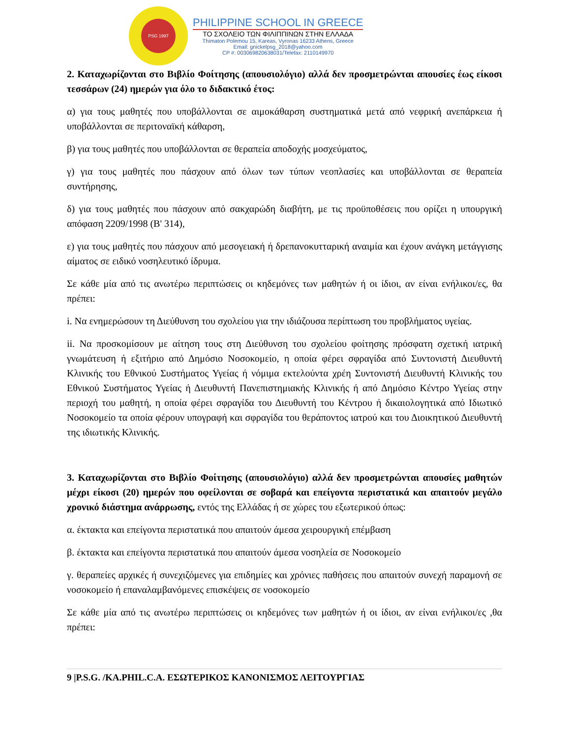PSG 1997
PHILIPPINE SCHOOL IN GREECE
ΤΟ ΣΧΟΛΕΙΟ ΤΩΝ ΦΙΛΙΠΠΙΝΩΝ ΣΤΗΝ ΕΛΛΑΔΑ
Thimaton Polemou 15, Kareas, Vyronas 16233 Athens, Greece
Email: gnickelpsg_2018@yahoo.com
CP #: 003069820638031/Telefax: 2110149970
2. Καταχωρίζονται στο Βιβλίο Φοίτησης (απουσιολόγιο) αλλά δεν προσμετρώνται απουσίες έως είκοσι τεσσάρων (24) ημερών για όλο το διδακτικό έτος:
α) για τους μαθητές που υποβάλλονται σε αιμοκάθαρση συστηματικά μετά από νεφρική ανεπάρκεια ή υποβάλλονται σε περιτοναϊκή κάθαρση,
β) για τους μαθητές που υποβάλλονται σε θεραπεία αποδοχής μοσχεύματος,
γ) για τους μαθητές που πάσχουν από όλων των τύπων νεοπλασίες και υποβάλλονται σε θεραπεία συντήρησης,
δ) για τους μαθητές που πάσχουν από σακχαρώδη διαβήτη, με τις προϋποθέσεις που ορίζει η υπουργική απόφαση 2209/1998 (Β' 314),
ε) για τους μαθητές που πάσχουν από μεσογειακή ή δρεπανοκυτταρική αναιμία και έχουν ανάγκη μετάγγισης αίματος σε ειδικό νοσηλευτικό ίδρυμα.
Σε κάθε μία από τις ανωτέρω περιπτώσεις οι κηδεμόνες των μαθητών ή οι ίδιοι, αν είναι ενήλικοι/ες, θα πρέπει:
i. Να ενημερώσουν τη Διεύθυνση του σχολείου για την ιδιάζουσα περίπτωση του προβλήματος υγείας.
ii. Να προσκομίσουν με αίτηση τους στη Διεύθυνση του σχολείου φοίτησης πρόσφατη σχετική ιατρική γνωμάτευση ή εξιτήριο από Δημόσιο Νοσοκομείο, η οποία φέρει σφραγίδα από Συντονιστή Διευθυντή Κλινικής του Εθνικού Συστήματος Υγείας ή νόμιμα εκτελούντα χρέη Συντονιστή Διευθυντή Κλινικής του Εθνικού Συστήματος Υγείας ή Διευθυντή Πανεπιστημιακής Κλινικής ή από Δημόσιο Κέντρο Υγείας στην περιοχή του μαθητή, η οποία φέρει σφραγίδα του Διευθυντή του Κέντρου ή δικαιολογητικά από Ιδιωτικό Νοσοκομείο τα οποία φέρουν υπογραφή και σφραγίδα του θεράποντος ιατρού και του Διοικητικού Διευθυντή της ιδιωτικής Κλινικής.
3. Καταχωρίζονται στο Βιβλίο Φοίτησης (απουσιολόγιο) αλλά δεν προσμετρώνται απουσίες μαθητών μέχρι είκοσι (20) ημερών που οφείλονται σε σοβαρά και επείγοντα περιστατικά και απαιτούν μεγάλο χρονικό διάστημα ανάρρωσης, εντός της Ελλάδας ή σε χώρες του εξωτερικού όπως:
α. έκτακτα και επείγοντα περιστατικά που απαιτούν άμεσα χειρουργική επέμβαση
β. έκτακτα και επείγοντα περιστατικά που απαιτούν άμεσα νοσηλεία σε Νοσοκομείο
γ. θεραπείες αρχικές ή συνεχιζόμενες για επιδημίες και χρόνιες παθήσεις που απαιτούν συνεχή παραμονή σε νοσοκομείο ή επαναλαμβανόμενες επισκέψεις σε νοσοκομείο
Σε κάθε μία από τις ανωτέρω περιπτώσεις οι κηδεμόνες των μαθητών ή οι ίδιοι, αν είναι ενήλικοι/ες ,θα πρέπει:
9 |P.S.G. /KA.PHIL.C.A. ΕΣΩΤΕΡΙΚΟΣ ΚΑΝΟΝΙΣΜΟΣ ΛΕΙΤΟΥΡΓΙΑΣ